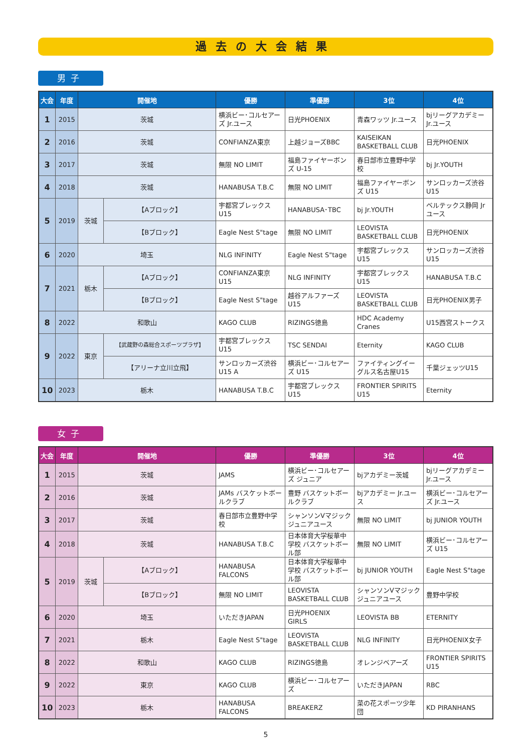過去の大会結果
男子
| 大会 | 年度 | 開催地 | | 優勝 | 準優勝 | 3位 | 4位 |
| --- | --- | --- | --- | --- | --- | --- | --- |
| 1 | 2015 | 茨城 | | 横浜ビー･コルセアーズ Jr.ユース | 日光PHOENIX | 青森ワッツ Jr.ユース | bjリーグアカデミー Jr.ユース |
| 2 | 2016 | 茨城 | | CONFIANZA東京 | 上越ジョーズBBC | KAISEIKAN BASKETBALL CLUB | 日光PHOENIX |
| 3 | 2017 | 茨城 | | 無限 NO LIMIT | 福島ファイヤーボンズ U-15 | 春日部市立豊野中学校 | bj Jr.YOUTH |
| 4 | 2018 | 茨城 | | HANABUSA T.B.C | 無限 NO LIMIT | 福島ファイヤーボンズ U15 | サンロッカーズ渋谷U15 |
| 5 | 2019 | 茨城 | 【Aブロック】 | 宇都宮ブレックスU15 | HANABUSA･TBC | bj Jr.YOUTH | ベルテックス静岡 Jrユース |
| | | | 【Bブロック】 | Eagle Nest S"tage | 無限 NO LIMIT | LEOVISTA BASKETBALL CLUB | 日光PHOENIX |
| 6 | 2020 | 埼玉 | | NLG INFINITY | Eagle Nest S"tage | 宇都宮ブレックスU15 | サンロッカーズ渋谷U15 |
| 7 | 2021 | 栃木 | 【Aブロック】 | CONFIANZA東京 U15 | NLG INFINITY | 宇都宮ブレックスU15 | HANABUSA T.B.C |
| | | | 【Bブロック】 | Eagle Nest S"tage | 越谷アルファーズU15 | LEOVISTA BASKETBALL CLUB | 日光PHOENIX男子 |
| 8 | 2022 | 和歌山 | | KAGO CLUB | RIZINGS徳島 | HDC Academy Cranes | U15西宮ストークス |
| 9 | 2022 | 東京 | 【武蔵野の森総合スポーツプラザ】 | 宇都宮ブレックスU15 | TSC SENDAI | Eternity | KAGO CLUB |
| | | | 【アリーナ立川立飛】 | サンロッカーズ渋谷 U15 A | 横浜ビー･コルセアーズ U15 | ファイティングイーグルス名古屋U15 | 千葉ジェッツU15 |
| 10 | 2023 | 栃木 | | HANABUSA T.B.C | 宇都宮ブレックスU15 | FRONTIER SPIRITS U15 | Eternity |
女子
| 大会 | 年度 | 開催地 | | 優勝 | 準優勝 | 3位 | 4位 |
| --- | --- | --- | --- | --- | --- | --- | --- |
| 1 | 2015 | 茨城 | | JAMS | 横浜ビー･コルセアーズ ジュニア | bjアカデミー茨城 | bjリーグアカデミー Jr.ユース |
| 2 | 2016 | 茨城 | | JAMs バスケットボールクラブ | 豊野 バスケットボールクラブ | bjアカデミー Jr.ユース | 横浜ビー･コルセアーズ Jr.ユース |
| 3 | 2017 | 茨城 | | 春日部市立豊野中学校 | シャンソンVマジック ジュニアユース | 無限 NO LIMIT | bj JUNIOR YOUTH |
| 4 | 2018 | 茨城 | | HANABUSA T.B.C | 日本体育大学桜華中学校 バスケットボール部 | 無限 NO LIMIT | 横浜ビー･コルセアーズ U15 |
| 5 | 2019 | 茨城 | 【Aブロック】 | HANABUSA FALCONS | 日本体育大学桜華中学校 バスケットボール部 | bj JUNIOR YOUTH | Eagle Nest S"tage |
| | | | 【Bブロック】 | 無限 NO LIMIT | LEOVISTA BASKETBALL CLUB | シャンソンVマジック ジュニアユース | 豊野中学校 |
| 6 | 2020 | 埼玉 | | いただきJAPAN | 日光PHOENIX GIRLS | LEOVISTA BB | ETERNITY |
| 7 | 2021 | 栃木 | | Eagle Nest S"tage | LEOVISTA BASKETBALL CLUB | NLG INFINITY | 日光PHOENIX女子 |
| 8 | 2022 | 和歌山 | | KAGO CLUB | RIZINGS徳島 | オレンジベアーズ | FRONTIER SPIRITS U15 |
| 9 | 2022 | 東京 | | KAGO CLUB | 横浜ビー･コルセアーズ | いただきJAPAN | RBC |
| 10 | 2023 | 栃木 | | HANABUSA FALCONS | BREAKERZ | 菜の花スポーツ少年団 | KD PIRANHANS |
5